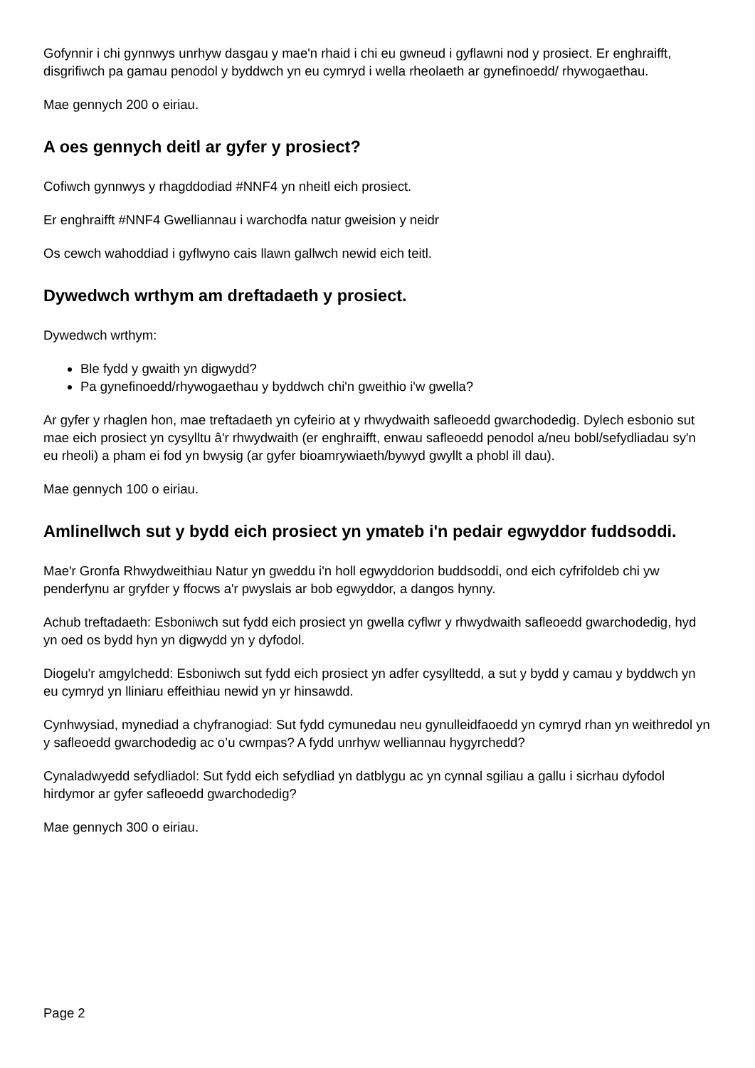Gofynnir i chi gynnwys unrhyw dasgau y mae'n rhaid i chi eu gwneud i gyflawni nod y prosiect. Er enghraifft, disgrifiwch pa gamau penodol y byddwch yn eu cymryd i wella rheolaeth ar gynefinoedd/ rhywogaethau.
Mae gennych 200 o eiriau.
A oes gennych deitl ar gyfer y prosiect?
Cofiwch gynnwys y rhagddodiad #NNF4 yn nheitl eich prosiect.
Er enghraifft #NNF4 Gwelliannau i warchodfa natur gweision y neidr
Os cewch wahoddiad i gyflwyno cais llawn gallwch newid eich teitl.
Dywedwch wrthym am dreftadaeth y prosiect.
Dywedwch wrthym:
Ble fydd y gwaith yn digwydd?
Pa gynefinoedd/rhywogaethau y byddwch chi'n gweithio i'w gwella?
Ar gyfer y rhaglen hon, mae treftadaeth yn cyfeirio at y rhwydwaith safleoedd gwarchodedig. Dylech esbonio sut mae eich prosiect yn cysylltu â'r rhwydwaith (er enghraifft, enwau safleoedd penodol a/neu bobl/sefydliadau sy'n eu rheoli) a pham ei fod yn bwysig (ar gyfer bioamrywiaeth/bywyd gwyllt a phobl ill dau).
Mae gennych 100 o eiriau.
Amlinellwch sut y bydd eich prosiect yn ymateb i'n pedair egwyddor fuddsoddi.
Mae'r Gronfa Rhwydweithiau Natur yn gweddu i'n holl egwyddorion buddsoddi, ond eich cyfrifoldeb chi yw penderfynu ar gryfder y ffocws a'r pwyslais ar bob egwyddor, a dangos hynny.
Achub treftadaeth: Esboniwch sut fydd eich prosiect yn gwella cyflwr y rhwydwaith safleoedd gwarchodedig, hyd yn oed os bydd hyn yn digwydd yn y dyfodol.
Diogelu'r amgylchedd: Esboniwch sut fydd eich prosiect yn adfer cysylltedd, a sut y bydd y camau y byddwch yn eu cymryd yn lliniaru effeithiau newid yn yr hinsawdd.
Cynhwysiad, mynediad a chyfranogiad: Sut fydd cymunedau neu gynulleidfaoedd yn cymryd rhan yn weithredol yn y safleoedd gwarchodedig ac o’u cwmpas? A fydd unrhyw welliannau hygyrchedd?
Cynaladwyedd sefydliadol: Sut fydd eich sefydliad yn datblygu ac yn cynnal sgiliau a gallu i sicrhau dyfodol hirdymor ar gyfer safleoedd gwarchodedig?
Mae gennych 300 o eiriau.
Page 2